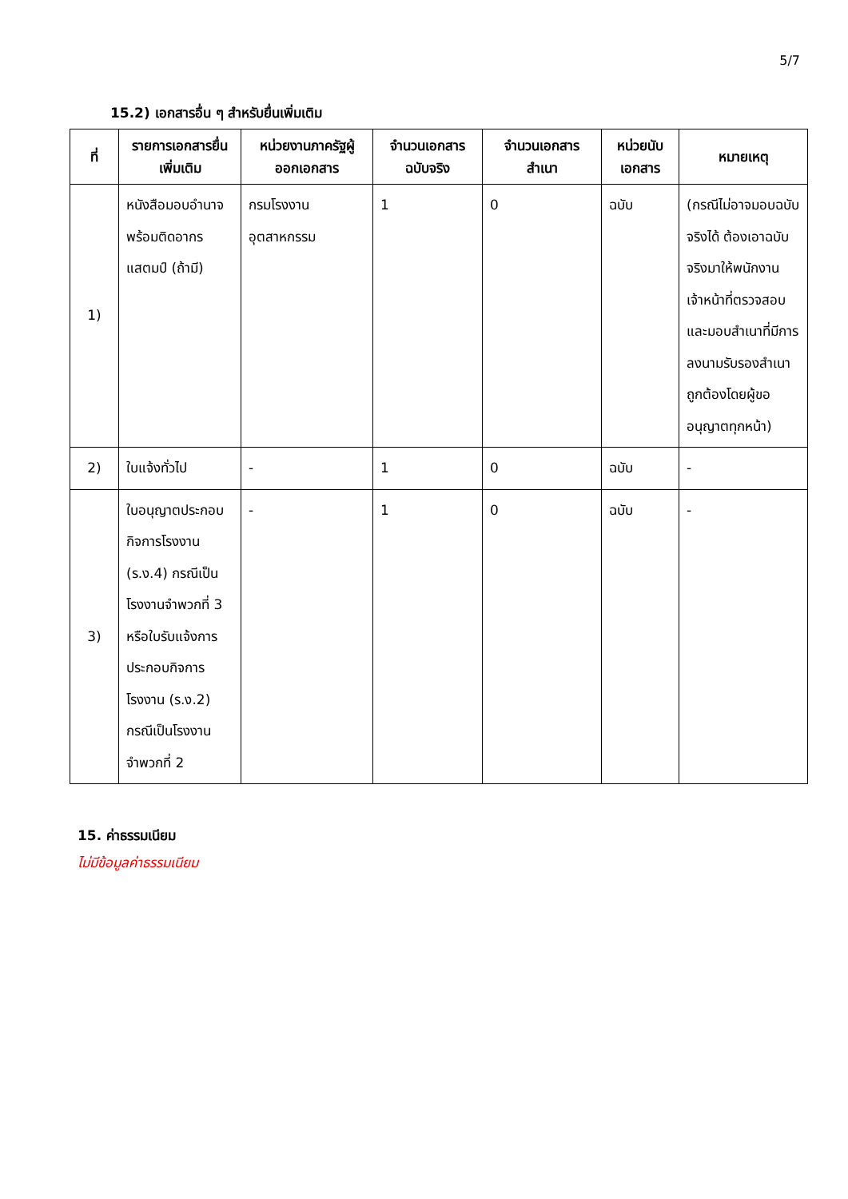5/7
15.2) เอกสารอื่น ๆ สำหรับยื่นเพิ่มเติม
| ที่ | รายการเอกสารยื่นเพิ่มเติม | หน่วยงานภาครัฐผู้ออกเอกสาร | จำนวนเอกสารฉบับจริง | จำนวนเอกสารสำเนา | หน่วยนับเอกสาร | หมายเหตุ |
| --- | --- | --- | --- | --- | --- | --- |
| 1) | หนังสือมอบอำนาจพร้อมติดอากรแสตมป์ (ถ้ามี) | กรมโรงงานอุตสาหกรรม | 1 | 0 | ฉบับ | (กรณีไม่อาจมอบฉบับจริงได้ ต้องเอาฉบับจริงมาให้พนักงาน เจ้าหน้าที่ตรวจสอบ และมอบสำเนาที่มีการลงนามรับรองสำเนาถูกต้องโดยผู้ขออนุญาตทุกหน้า) |
| 2) | ใบแจ้งทั่วไป | - | 1 | 0 | ฉบับ | - |
| 3) | ใบอนุญาตประกอบกิจการโรงงาน (ร.ง.4) กรณีเป็นโรงงานจำพวกที่ 3 หรือใบรับแจ้งการประกอบกิจการโรงงาน (ร.ง.2) กรณีเป็นโรงงานจำพวกที่ 2 | - | 1 | 0 | ฉบับ | - |
15. ค่าธรรมเนียม
ไม่มีข้อมูลค่าธรรมเนียม